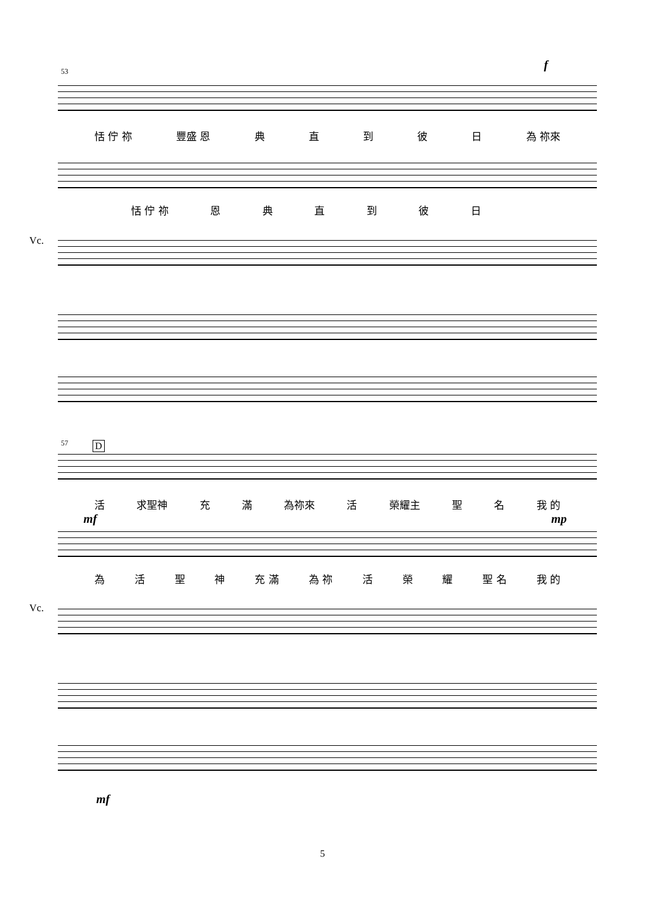53 f
恬 佇 祢 豐盛 恩 典直到彼日 為 祢來
恬 佇 祢 恩典直到彼日
Vc.
57 D
活 求聖神 充滿 為祢來 活 榮耀主 聖名 我 的
mf mp
為活聖神 充 滿 為 祢 活 榮 耀 聖 名 我 的
mf
Vc.
5